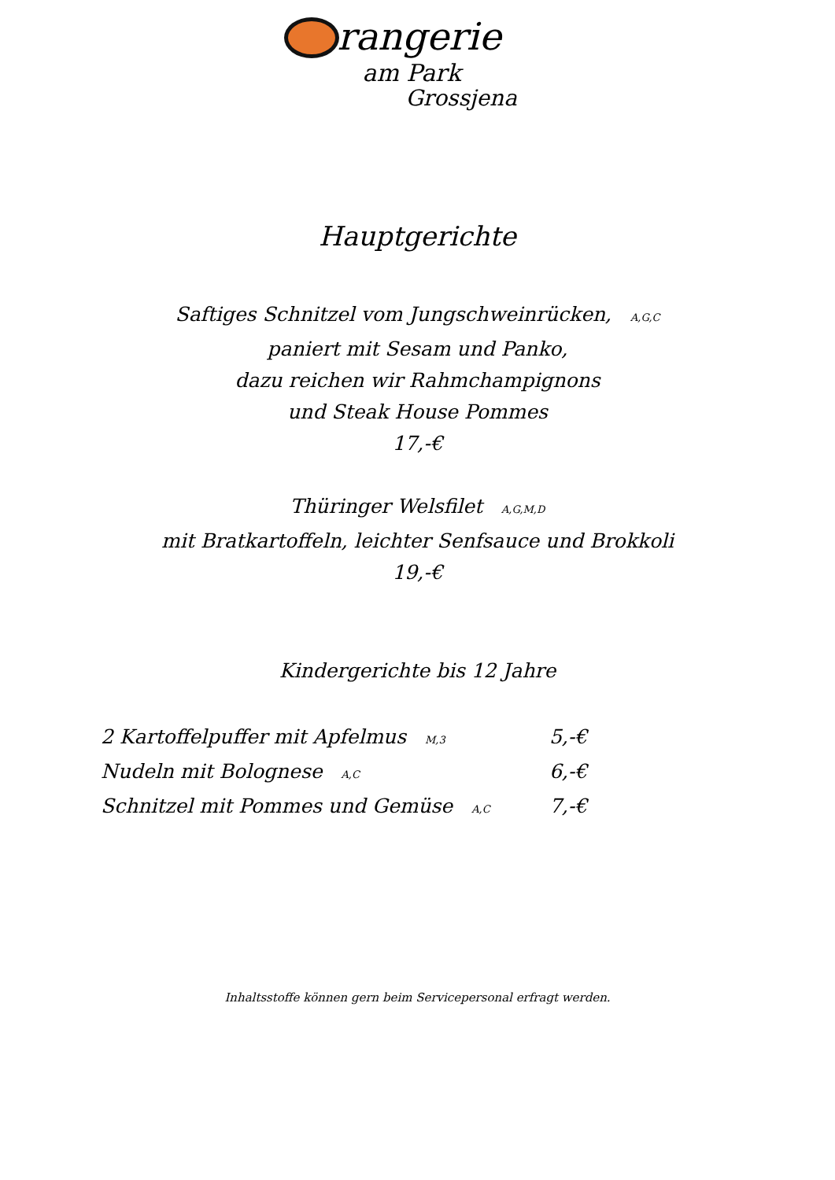rangerie
am Park
Grossjena
Hauptgerichte
Saftiges Schnitzel vom Jungschweinrücken, A,G,C
paniert mit Sesam und Panko,
dazu reichen wir Rahmchampignons
und Steak House Pommes
17,-€
Thüringer Welsfilet A,G,M,D
mit Bratkartoffeln, leichter Senfsauce und Brokkoli
19,-€
Kindergerichte bis 12 Jahre
2 Kartoffelpuffer mit Apfelmus M,3 5,-€
Nudeln mit Bolognese A,C 6,-€
Schnitzel mit Pommes und Gemüse A,C 7,-€
Inhaltsstoffe können gern beim Servicepersonal erfragt werden.